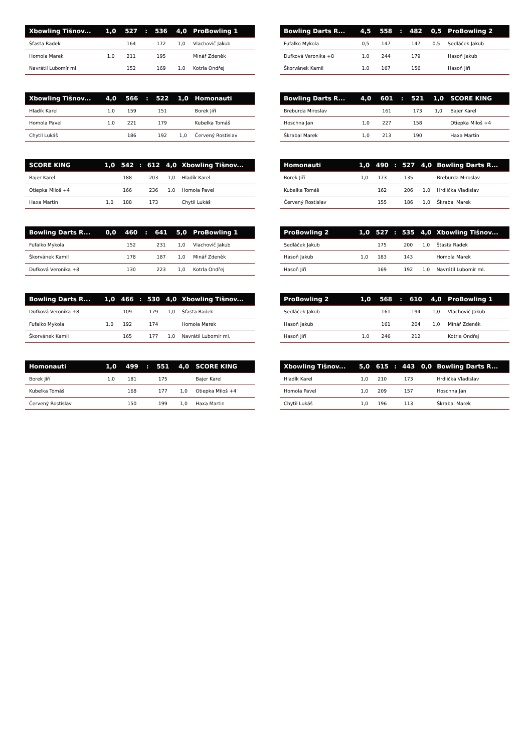| Xbowling Tišnov... | 1,0 | 527 | : | 536 | 4,0 | ProBowling 1 |
| --- | --- | --- | --- | --- | --- | --- |
| Šťasta Radek | | 164 | | 172 | 1,0 | Vlachovič Jakub |
| Homola Marek | 1,0 | 211 | | 195 | | Minář Zdeněk |
| Navrátil Lubomír ml. | | 152 | | 169 | 1,0 | Kotrla Ondřej |
| Bowling Darts R... | 4,5 | 558 | : | 482 | 0,5 | ProBowling 2 |
| --- | --- | --- | --- | --- | --- | --- |
| Fufalko Mykola | 0,5 | 147 | | 147 | 0,5 | Sedláček Jakub |
| Dufková Veronika +8 | 1,0 | 244 | | 179 | | Hasoň Jakub |
| Škorvánek Kamil | 1,0 | 167 | | 156 | | Hasoň Jiří |
| Xbowling Tišnov... | 4,0 | 566 | : | 522 | 1,0 | Homonauti |
| --- | --- | --- | --- | --- | --- | --- |
| Hladík Karel | 1,0 | 159 | | 151 | | Borek Jiří |
| Homola Pavel | 1,0 | 221 | | 179 | | Kubelka Tomáš |
| Chytil Lukáš | | 186 | | 192 | 1,0 | Červený Rostislav |
| Bowling Darts R... | 4,0 | 601 | : | 521 | 1,0 | SCORE KING |
| --- | --- | --- | --- | --- | --- | --- |
| Breburda Miroslav | | 161 | | 173 | 1,0 | Bajer Karel |
| Hoschna Jan | 1,0 | 227 | | 158 | | Otiepka Miloš +4 |
| Škrabal Marek | 1,0 | 213 | | 190 | | Haxa Martin |
| SCORE KING | 1,0 | 542 | : | 612 | 4,0 | Xbowling Tišnov... |
| --- | --- | --- | --- | --- | --- | --- |
| Bajer Karel | | 188 | | 203 | 1,0 | Hladík Karel |
| Otiepka Miloš +4 | | 166 | | 236 | 1,0 | Homola Pavel |
| Haxa Martin | 1,0 | 188 | | 173 | | Chytil Lukáš |
| Homonauti | 1,0 | 490 | : | 527 | 4,0 | Bowling Darts R... |
| --- | --- | --- | --- | --- | --- | --- |
| Borek Jiří | 1,0 | 173 | | 135 | | Breburda Miroslav |
| Kubelka Tomáš | | 162 | | 206 | 1,0 | Hrdlička Vladislav |
| Červený Rostislav | | 155 | | 186 | 1,0 | Škrabal Marek |
| Bowling Darts R... | 0,0 | 460 | : | 641 | 5,0 | ProBowling 1 |
| --- | --- | --- | --- | --- | --- | --- |
| Fufalko Mykola | | 152 | | 231 | 1,0 | Vlachovič Jakub |
| Škorvánek Kamil | | 178 | | 187 | 1,0 | Minář Zdeněk |
| Dufková Veronika +8 | | 130 | | 223 | 1,0 | Kotrla Ondřej |
| ProBowling 2 | 1,0 | 527 | : | 535 | 4,0 | Xbowling Tišnov... |
| --- | --- | --- | --- | --- | --- | --- |
| Sedláček Jakub | | 175 | | 200 | 1,0 | Šťasta Radek |
| Hasoň Jakub | 1,0 | 183 | | 143 | | Homola Marek |
| Hasoň Jiří | | 169 | | 192 | 1,0 | Navrátil Lubomír ml. |
| Bowling Darts R... | 1,0 | 466 | : | 530 | 4,0 | Xbowling Tišnov... |
| --- | --- | --- | --- | --- | --- | --- |
| Dufková Veronika +8 | | 109 | | 179 | 1,0 | Šťasta Radek |
| Fufalko Mykola | 1,0 | 192 | | 174 | | Homola Marek |
| Škorvánek Kamil | | 165 | | 177 | 1,0 | Navrátil Lubomír ml. |
| ProBowling 2 | 1,0 | 568 | : | 610 | 4,0 | ProBowling 1 |
| --- | --- | --- | --- | --- | --- | --- |
| Sedláček Jakub | | 161 | | 194 | 1,0 | Vlachovič Jakub |
| Hasoň Jakub | | 161 | | 204 | 1,0 | Minář Zdeněk |
| Hasoň Jiří | 1,0 | 246 | | 212 | | Kotrla Ondřej |
| Homonauti | 1,0 | 499 | : | 551 | 4,0 | SCORE KING |
| --- | --- | --- | --- | --- | --- | --- |
| Borek Jiří | 1,0 | 181 | | 175 | | Bajer Karel |
| Kubelka Tomáš | | 168 | | 177 | 1,0 | Otiepka Miloš +4 |
| Červený Rostislav | | 150 | | 199 | 1,0 | Haxa Martin |
| Xbowling Tišnov... | 5,0 | 615 | : | 443 | 0,0 | Bowling Darts R... |
| --- | --- | --- | --- | --- | --- | --- |
| Hladík Karel | 1,0 | 210 | | 173 | | Hrdlička Vladislav |
| Homola Pavel | 1,0 | 209 | | 157 | | Hoschna Jan |
| Chytil Lukáš | 1,0 | 196 | | 113 | | Škrabal Marek |